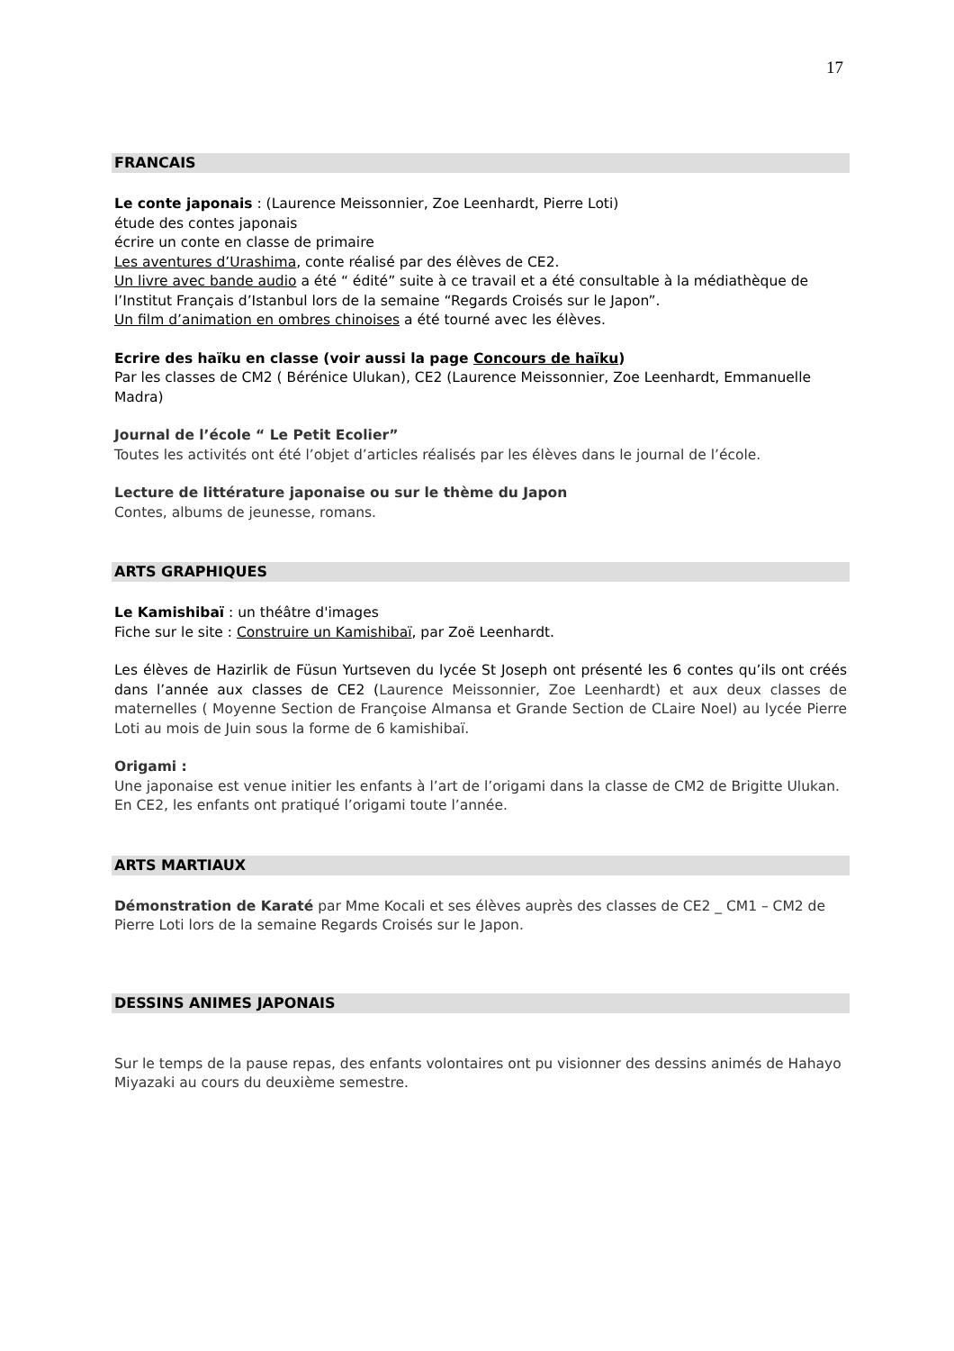17
FRANCAIS
Le conte japonais : (Laurence Meissonnier, Zoe Leenhardt, Pierre Loti)
étude des contes japonais
écrire un conte en classe de primaire
Les aventures d’Urashima, conte réalisé par des élèves de CE2.
Un livre avec bande audio a été “ édité” suite à ce travail et a été consultable à la médiathèque de l’Institut Français d’Istanbul lors de la semaine “Regards Croisés sur le Japon”.
Un film d’animation en ombres chinoises a été tourné avec les élèves.
Ecrire des haïku en classe (voir aussi la page Concours de haïku)
Par les classes de CM2 ( Bérénice Ulukan), CE2 (Laurence Meissonnier, Zoe Leenhardt, Emmanuelle Madra)
Journal de l’école “ Le Petit Ecolier”
Toutes les activités ont été l’objet d’articles réalisés par les élèves dans le journal de l’école.
Lecture de littérature japonaise ou sur le thème du Japon
Contes, albums de jeunesse, romans.
ARTS GRAPHIQUES
Le Kamishibaï : un théâtre d'images
Fiche sur le site : Construire un Kamishibaï, par Zoë Leenhardt.
Les élèves de Hazirlik de Füsun Yurtseven du lycée St Joseph ont présenté les 6 contes qu’ils ont créés dans l’année aux classes de CE2 (Laurence Meissonnier, Zoe Leenhardt) et aux deux classes de maternelles ( Moyenne Section de Françoise Almansa et Grande Section de CLaire Noel) au lycée Pierre Loti au mois de Juin sous la forme de 6 kamishibaï.
Origami :
Une japonaise est venue initier les enfants à l’art de l’origami dans la classe de CM2 de Brigitte Ulukan.
En CE2, les enfants ont pratiqué l’origami toute l’année.
ARTS MARTIAUX
Démonstration de Karaté par Mme Kocali et ses élèves auprès des classes de CE2 _ CM1 – CM2 de Pierre Loti lors de la semaine Regards Croisés sur le Japon.
DESSINS ANIMES JAPONAIS
Sur le temps de la pause repas, des enfants volontaires ont pu visionner des dessins animés de Hahayo Miyazaki au cours du deuxième semestre.